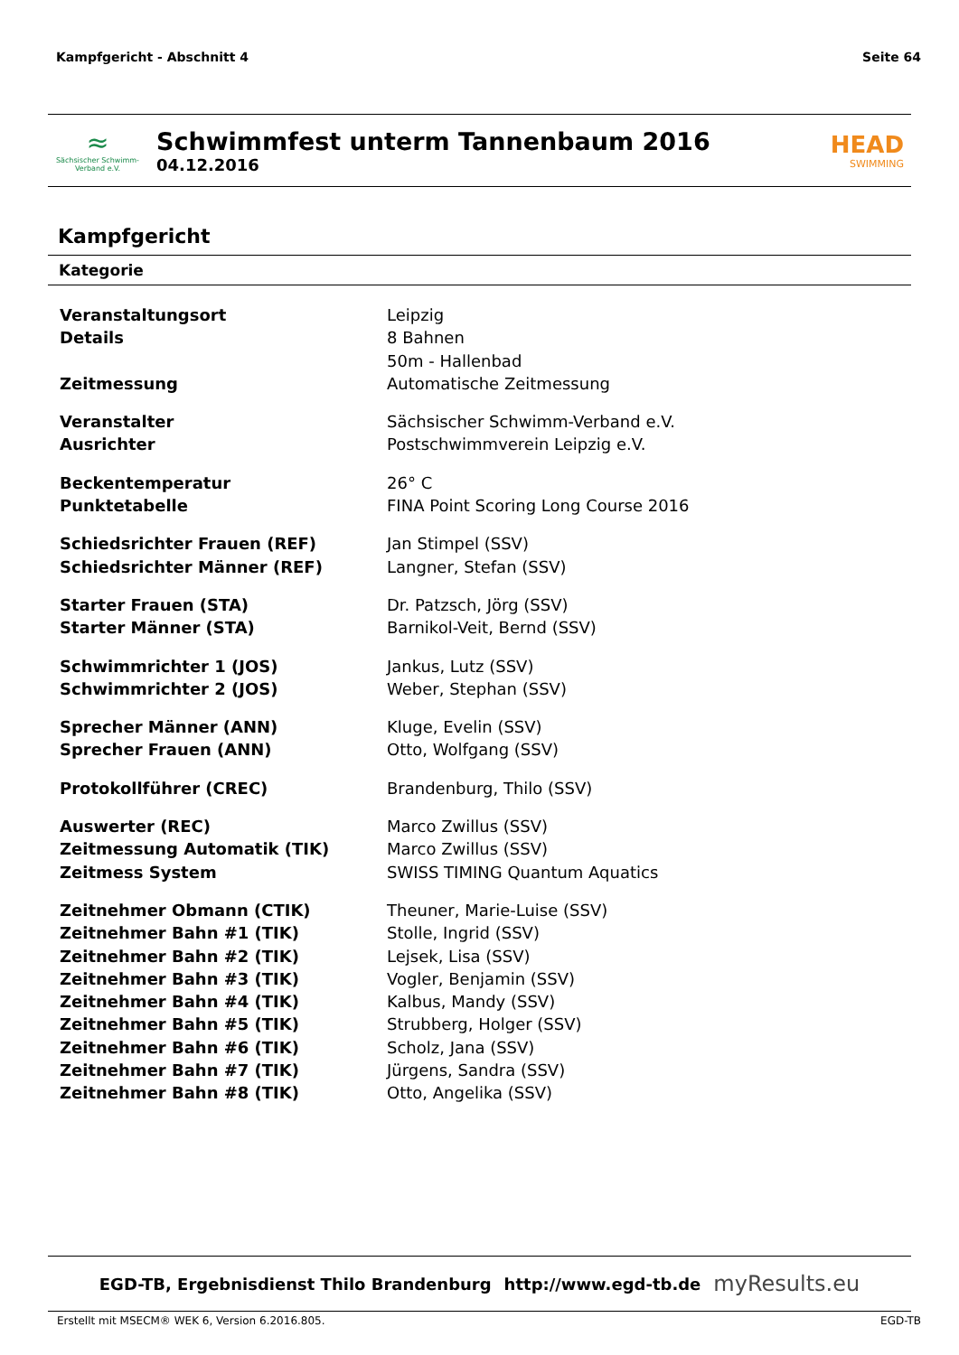Kampfgericht - Abschnitt 4 Seite 64
≈
Sächsischer Schwimm-Verband e.V.
Schwimmfest unterm Tannenbaum 2016
04.12.2016
HEAD
SWIMMING
Kampfgericht
Kategorie
| Veranstaltungsort | Leipzig |
| Details | 8 Bahnen |
| | 50m - Hallenbad |
| Zeitmessung | Automatische Zeitmessung |
| Veranstalter | Sächsischer Schwimm-Verband e.V. |
| Ausrichter | Postschwimmverein Leipzig e.V. |
| Beckentemperatur | 26° C |
| Punktetabelle | FINA Point Scoring Long Course 2016 |
| Schiedsrichter Frauen (REF) | Jan Stimpel (SSV) |
| Schiedsrichter Männer (REF) | Langner, Stefan (SSV) |
| Starter Frauen (STA) | Dr. Patzsch, Jörg (SSV) |
| Starter Männer (STA) | Barnikol-Veit, Bernd (SSV) |
| Schwimmrichter 1 (JOS) | Jankus, Lutz (SSV) |
| Schwimmrichter 2 (JOS) | Weber, Stephan (SSV) |
| Sprecher Männer (ANN) | Kluge, Evelin (SSV) |
| Sprecher Frauen (ANN) | Otto, Wolfgang (SSV) |
| Protokollführer (CREC) | Brandenburg, Thilo (SSV) |
| Auswerter (REC) | Marco Zwillus (SSV) |
| Zeitmessung Automatik (TIK) | Marco Zwillus (SSV) |
| Zeitmess System | SWISS TIMING Quantum Aquatics |
| Zeitnehmer Obmann (CTIK) | Theuner, Marie-Luise (SSV) |
| Zeitnehmer Bahn #1 (TIK) | Stolle, Ingrid (SSV) |
| Zeitnehmer Bahn #2 (TIK) | Lejsek, Lisa (SSV) |
| Zeitnehmer Bahn #3 (TIK) | Vogler, Benjamin (SSV) |
| Zeitnehmer Bahn #4 (TIK) | Kalbus, Mandy (SSV) |
| Zeitnehmer Bahn #5 (TIK) | Strubberg, Holger (SSV) |
| Zeitnehmer Bahn #6 (TIK) | Scholz, Jana (SSV) |
| Zeitnehmer Bahn #7 (TIK) | Jürgens, Sandra (SSV) |
| Zeitnehmer Bahn #8 (TIK) | Otto, Angelika (SSV) |
EGD-TB, Ergebnisdienst Thilo Brandenburg http://www.egd-tb.de myResults.eu
Erstellt mit MSECM® WEK 6, Version 6.2016.805. EGD-TB